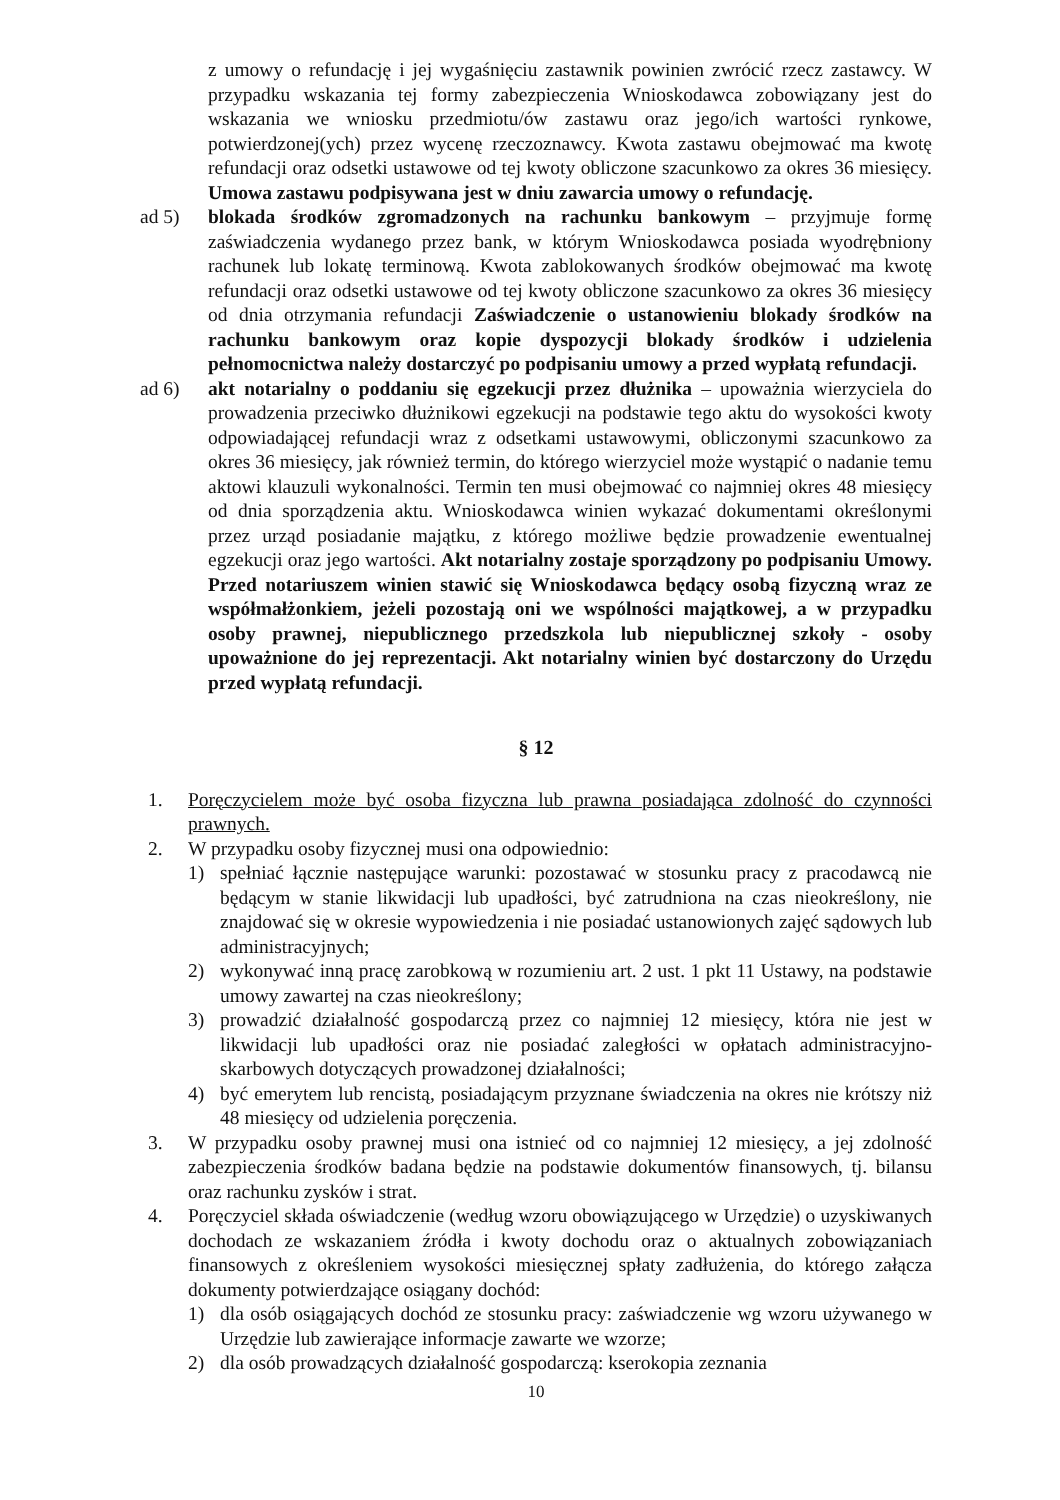z umowy o refundację i jej wygaśnięciu zastawnik powinien zwrócić rzecz zastawcy. W przypadku wskazania tej formy zabezpieczenia Wnioskodawca zobowiązany jest do wskazania we wniosku przedmiotu/ów zastawu oraz jego/ich wartości rynkowe, potwierdzonej(ych) przez wycenę rzeczoznawcy. Kwota zastawu obejmować ma kwotę refundacji oraz odsetki ustawowe od tej kwoty obliczone szacunkowo za okres 36 miesięcy. Umowa zastawu podpisywana jest w dniu zawarcia umowy o refundację.
ad 5) blokada środków zgromadzonych na rachunku bankowym – przyjmuje formę zaświadczenia wydanego przez bank, w którym Wnioskodawca posiada wyodrębniony rachunek lub lokatę terminową. Kwota zablokowanych środków obejmować ma kwotę refundacji oraz odsetki ustawowe od tej kwoty obliczone szacunkowo za okres 36 miesięcy od dnia otrzymania refundacji Zaświadczenie o ustanowieniu blokady środków na rachunku bankowym oraz kopie dyspozycji blokady środków i udzielenia pełnomocnictwa należy dostarczyć po podpisaniu umowy a przed wypłatą refundacji.
ad 6) akt notarialny o poddaniu się egzekucji przez dłużnika – upoważnia wierzyciela do prowadzenia przeciwko dłużnikowi egzekucji na podstawie tego aktu do wysokości kwoty odpowiadającej refundacji wraz z odsetkami ustawowymi, obliczonymi szacunkowo za okres 36 miesięcy, jak również termin, do którego wierzyciel może wystąpić o nadanie temu aktowi klauzuli wykonalności. Termin ten musi obejmować co najmniej okres 48 miesięcy od dnia sporządzenia aktu. Wnioskodawca winien wykazać dokumentami określonymi przez urząd posiadanie majątku, z którego możliwe będzie prowadzenie ewentualnej egzekucji oraz jego wartości. Akt notarialny zostaje sporządzony po podpisaniu Umowy. Przed notariuszem winien stawić się Wnioskodawca będący osobą fizyczną wraz ze współmałżonkiem, jeżeli pozostają oni we wspólności majątkowej, a w przypadku osoby prawnej, niepublicznego przedszkola lub niepublicznej szkoły - osoby upoważnione do jej reprezentacji. Akt notarialny winien być dostarczony do Urzędu przed wypłatą refundacji.
§ 12
1. Poręczycielem może być osoba fizyczna lub prawna posiadająca zdolność do czynności prawnych.
2. W przypadku osoby fizycznej musi ona odpowiednio:
1) spełniać łącznie następujące warunki: pozostawać w stosunku pracy z pracodawcą nie będącym w stanie likwidacji lub upadłości, być zatrudniona na czas nieokreślony, nie znajdować się w okresie wypowiedzenia i nie posiadać ustanowionych zajęć sądowych lub administracyjnych;
2) wykonywać inną pracę zarobkową w rozumieniu art. 2 ust. 1 pkt 11 Ustawy, na podstawie umowy zawartej na czas nieokreślony;
3) prowadzić działalność gospodarczą przez co najmniej 12 miesięcy, która nie jest w likwidacji lub upadłości oraz nie posiadać zaległości w opłatach administracyjno-skarbowych dotyczących prowadzonej działalności;
4) być emerytem lub rencistą, posiadającym przyznane świadczenia na okres nie krótszy niż 48 miesięcy od udzielenia poręczenia.
3. W przypadku osoby prawnej musi ona istnieć od co najmniej 12 miesięcy, a jej zdolność zabezpieczenia środków badana będzie na podstawie dokumentów finansowych, tj. bilansu oraz rachunku zysków i strat.
4. Poręczyciel składa oświadczenie (według wzoru obowiązującego w Urzędzie) o uzyskiwanych dochodach ze wskazaniem źródła i kwoty dochodu oraz o aktualnych zobowiązaniach finansowych z określeniem wysokości miesięcznej spłaty zadłużenia, do którego załącza dokumenty potwierdzające osiągany dochód:
1) dla osób osiągających dochód ze stosunku pracy: zaświadczenie wg wzoru używanego w Urzędzie lub zawierające informacje zawarte we wzorze;
2) dla osób prowadzących działalność gospodarczą: kserokopia zeznania
10